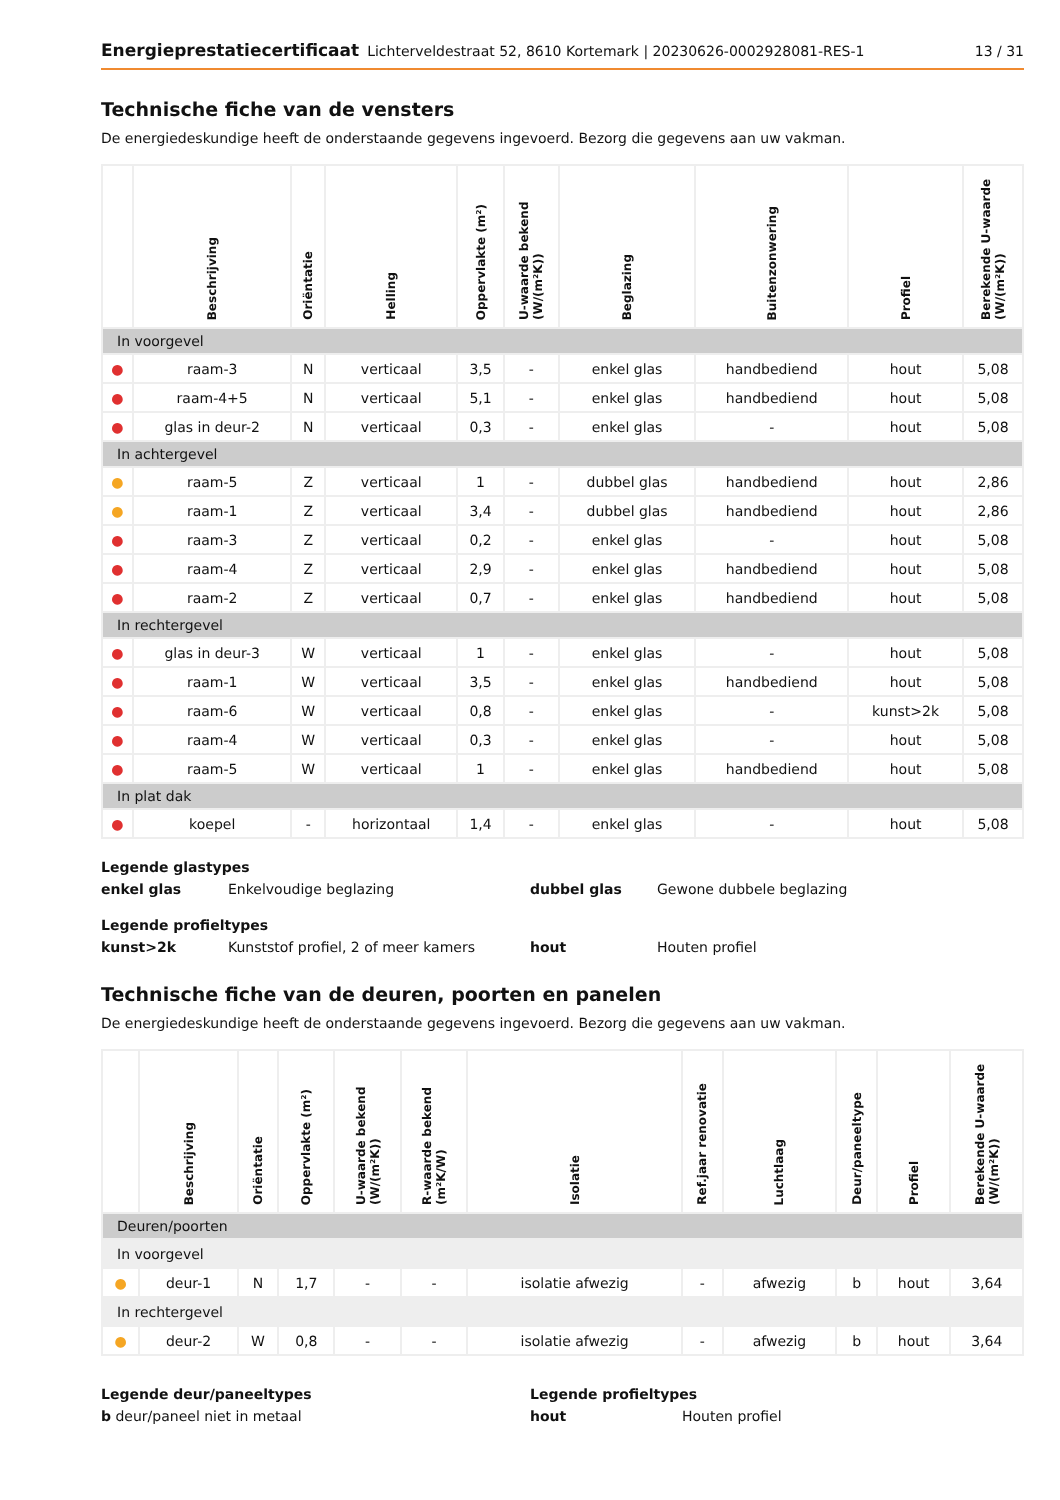Energieprestatiecertificaat Lichterveldestraat 52, 8610 Kortemark | 20230626-0002928081-RES-1 13 / 31
Technische fiche van de vensters
De energiedeskundige heeft de onderstaande gegevens ingevoerd. Bezorg die gegevens aan uw vakman.
| | Beschrijving | Oriëntatie | Helling | Oppervlakte (m²) | U-waarde bekend (W/(m²K)) | Beglazing | Buitenzonwering | Profiel | Berekende U-waarde (W/(m²K)) |
| --- | --- | --- | --- | --- | --- | --- | --- | --- | --- |
| In voorgevel | | | | | | | | | |
| ● | raam-3 | N | verticaal | 3,5 | - | enkel glas | handbediend | hout | 5,08 |
| ● | raam-4+5 | N | verticaal | 5,1 | - | enkel glas | handbediend | hout | 5,08 |
| ● | glas in deur-2 | N | verticaal | 0,3 | - | enkel glas | - | hout | 5,08 |
| In achtergevel | | | | | | | | | |
| ● | raam-5 | Z | verticaal | 1 | - | dubbel glas | handbediend | hout | 2,86 |
| ● | raam-1 | Z | verticaal | 3,4 | - | dubbel glas | handbediend | hout | 2,86 |
| ● | raam-3 | Z | verticaal | 0,2 | - | enkel glas | - | hout | 5,08 |
| ● | raam-4 | Z | verticaal | 2,9 | - | enkel glas | handbediend | hout | 5,08 |
| ● | raam-2 | Z | verticaal | 0,7 | - | enkel glas | handbediend | hout | 5,08 |
| In rechtergevel | | | | | | | | | |
| ● | glas in deur-3 | W | verticaal | 1 | - | enkel glas | - | hout | 5,08 |
| ● | raam-1 | W | verticaal | 3,5 | - | enkel glas | handbediend | hout | 5,08 |
| ● | raam-6 | W | verticaal | 0,8 | - | enkel glas | - | kunst>2k | 5,08 |
| ● | raam-4 | W | verticaal | 0,3 | - | enkel glas | - | hout | 5,08 |
| ● | raam-5 | W | verticaal | 1 | - | enkel glas | handbediend | hout | 5,08 |
| In plat dak | | | | | | | | | |
| ● | koepel | - | horizontaal | 1,4 | - | enkel glas | - | hout | 5,08 |
Legende glastypes
enkel glas Enkelvoudige beglazing dubbel glas Gewone dubbele beglazing
Legende profieltypes
kunst>2k Kunststof profiel, 2 of meer kamers hout Houten profiel
Technische fiche van de deuren, poorten en panelen
De energiedeskundige heeft de onderstaande gegevens ingevoerd. Bezorg die gegevens aan uw vakman.
| | Beschrijving | Oriëntatie | Oppervlakte (m²) | U-waarde bekend (W/(m²K)) | R-waarde bekend (m²K/W) | Isolatie | Ref.jaar renovatie | Luchtlaag | Deur/paneeltype | Profiel | Berekende U-waarde (W/(m²K)) |
| --- | --- | --- | --- | --- | --- | --- | --- | --- | --- | --- | --- |
| Deuren/poorten | | | | | | | | | | | |
| In voorgevel | | | | | | | | | | | |
| ● | deur-1 | N | 1,7 | - | - | isolatie afwezig | - | afwezig | b | hout | 3,64 |
| In rechtergevel | | | | | | | | | | | |
| ● | deur-2 | W | 0,8 | - | - | isolatie afwezig | - | afwezig | b | hout | 3,64 |
Legende deur/paneeltypes
b deur/paneel niet in metaal
Legende profieltypes
hout Houten profiel